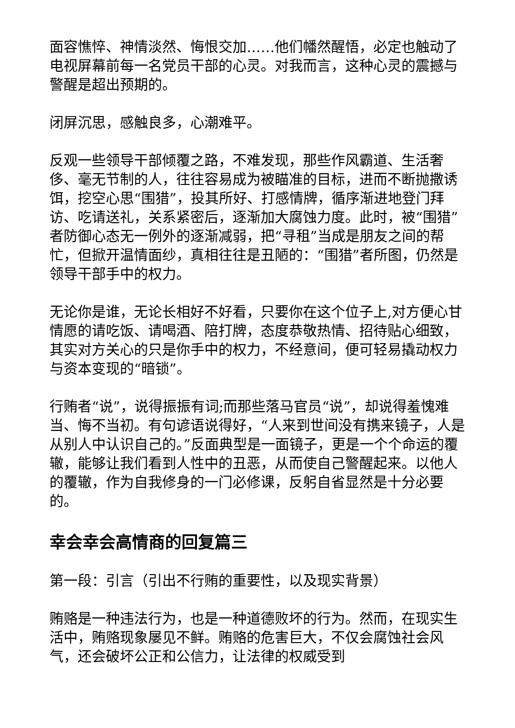面容憔悴、神情淡然、悔恨交加……他们幡然醒悟，必定也触动了电视屏幕前每一名党员干部的心灵。对我而言，这种心灵的震撼与警醒是超出预期的。
闭屏沉思，感触良多，心潮难平。
反观一些领导干部倾覆之路，不难发现，那些作风霸道、生活奢侈、毫无节制的人，往往容易成为被瞄准的目标，进而不断抛撒诱饵，挖空心思“围猎”，投其所好、打感情牌，循序渐进地登门拜访、吃请送礼，关系紧密后，逐渐加大腐蚀力度。此时，被“围猎”者防御心态无一例外的逐渐减弱，把“寻租”当成是朋友之间的帮忙，但掀开温情面纱，真相往往是丑陋的：“围猎”者所图，仍然是领导干部手中的权力。
无论你是谁，无论长相好不好看，只要你在这个位子上,对方便心甘情愿的请吃饭、请喝酒、陪打牌，态度恭敬热情、招待贴心细致，其实对方关心的只是你手中的权力，不经意间，便可轻易撬动权力与资本变现的“暗锁”。
行贿者“说”，说得振振有词;而那些落马官员“说”，却说得羞愧难当、悔不当初。有句谚语说得好，“人来到世间没有携来镜子，人是从别人中认识自己的。”反面典型是一面镜子，更是一个个命运的覆辙，能够让我们看到人性中的丑恶，从而使自己警醒起来。以他人的覆辙，作为自我修身的一门必修课，反躬自省显然是十分必要的。
幸会幸会高情商的回复篇三
第一段：引言（引出不行贿的重要性，以及现实背景）
贿赂是一种违法行为，也是一种道德败坏的行为。然而，在现实生活中，贿赂现象屡见不鲜。贿赂的危害巨大，不仅会腐蚀社会风气，还会破坏公正和公信力，让法律的权威受到